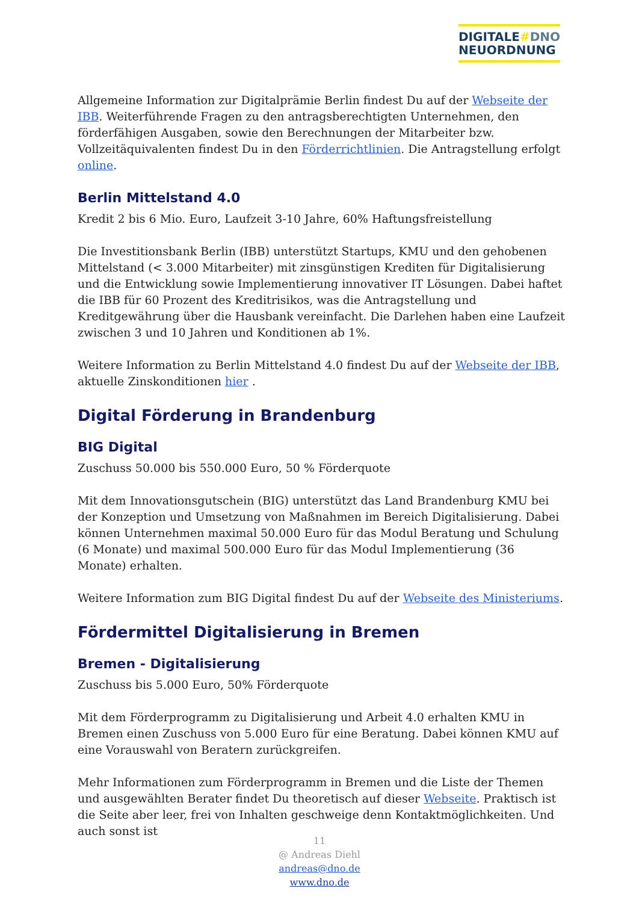DIGITALE#DNO
NEUORDNUNG
Allgemeine Information zur Digitalprämie Berlin findest Du auf der Webseite der IBB. Weiterführende Fragen zu den antragsberechtigten Unternehmen, den förderfähigen Ausgaben, sowie den Berechnungen der Mitarbeiter bzw. Vollzeitäquivalenten findest Du in den Förderrichtlinien. Die Antragstellung erfolgt online.
Berlin Mittelstand 4.0
Kredit 2 bis 6 Mio. Euro, Laufzeit 3-10 Jahre, 60% Haftungsfreistellung
Die Investitionsbank Berlin (IBB) unterstützt Startups, KMU und den gehobenen Mittelstand (< 3.000 Mitarbeiter) mit zinsgünstigen Krediten für Digitalisierung und die Entwicklung sowie Implementierung innovativer IT Lösungen. Dabei haftet die IBB für 60 Prozent des Kreditrisikos, was die Antragstellung und Kreditgewährung über die Hausbank vereinfacht. Die Darlehen haben eine Laufzeit zwischen 3 und 10 Jahren und Konditionen ab 1%.
Weitere Information zu Berlin Mittelstand 4.0 findest Du auf der Webseite der IBB, aktuelle Zinskonditionen hier .
Digital Förderung in Brandenburg
BIG Digital
Zuschuss 50.000 bis 550.000 Euro, 50 % Förderquote
Mit dem Innovationsgutschein (BIG) unterstützt das Land Brandenburg KMU bei der Konzeption und Umsetzung von Maßnahmen im Bereich Digitalisierung. Dabei können Unternehmen maximal 50.000 Euro für das Modul Beratung und Schulung (6 Monate) und maximal 500.000 Euro für das Modul Implementierung (36 Monate) erhalten.
Weitere Information zum BIG Digital findest Du auf der Webseite des Ministeriums.
Fördermittel Digitalisierung in Bremen
Bremen - Digitalisierung
Zuschuss bis 5.000 Euro, 50% Förderquote
Mit dem Förderprogramm zu Digitalisierung und Arbeit 4.0 erhalten KMU in Bremen einen Zuschuss von 5.000 Euro für eine Beratung. Dabei können KMU auf eine Vorauswahl von Beratern zurückgreifen.
Mehr Informationen zum Förderprogramm in Bremen und die Liste der Themen und ausgewählten Berater findet Du theoretisch auf dieser Webseite. Praktisch ist die Seite aber leer, frei von Inhalten geschweige denn Kontaktmöglichkeiten. Und auch sonst ist
11
@ Andreas Diehl
andreas@dno.de
www.dno.de